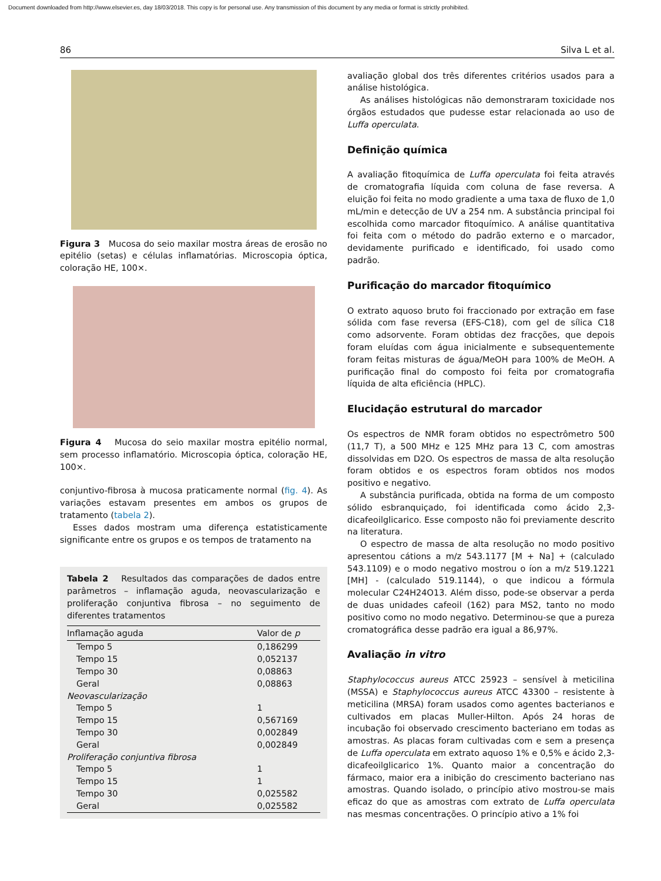Document downloaded from http://www.elsevier.es, day 18/03/2018. This copy is for personal use. Any transmission of this document by any media or format is strictly prohibited.
86 Silva L et al.
Figura 3 Mucosa do seio maxilar mostra áreas de erosão no epitélio (setas) e células inflamatórias. Microscopia óptica, coloração HE, 100×.
Figura 4 Mucosa do seio maxilar mostra epitélio normal, sem processo inflamatório. Microscopia óptica, coloração HE, 100×.
conjuntivo-fibrosa à mucosa praticamente normal (fig. 4). As variações estavam presentes em ambos os grupos de tratamento (tabela 2).
Esses dados mostram uma diferença estatisticamente significante entre os grupos e os tempos de tratamento na
Tabela 2 Resultados das comparações de dados entre parâmetros – inflamação aguda, neovascularização e proliferação conjuntiva fibrosa – no seguimento de diferentes tratamentos
| Inflamação aguda | Valor de p |
| --- | --- |
| Tempo 5 | 0,186299 |
| Tempo 15 | 0,052137 |
| Tempo 30 | 0,08863 |
| Geral | 0,08863 |
| Neovascularização | |
| Tempo 5 | 1 |
| Tempo 15 | 0,567169 |
| Tempo 30 | 0,002849 |
| Geral | 0,002849 |
| Proliferação conjuntiva fibrosa | |
| Tempo 5 | 1 |
| Tempo 15 | 1 |
| Tempo 30 | 0,025582 |
| Geral | 0,025582 |
avaliação global dos três diferentes critérios usados para a análise histológica.
As análises histológicas não demonstraram toxicidade nos órgãos estudados que pudesse estar relacionada ao uso de Luffa operculata.
Definição química
A avaliação fitoquímica de Luffa operculata foi feita através de cromatografia líquida com coluna de fase reversa. A eluição foi feita no modo gradiente a uma taxa de fluxo de 1,0 mL/min e detecção de UV a 254 nm. A substância principal foi escolhida como marcador fitoquímico. A análise quantitativa foi feita com o método do padrão externo e o marcador, devidamente purificado e identificado, foi usado como padrão.
Purificação do marcador fitoquímico
O extrato aquoso bruto foi fraccionado por extração em fase sólida com fase reversa (EFS-C18), com gel de sílica C18 como adsorvente. Foram obtidas dez fracções, que depois foram eluídas com água inicialmente e subsequentemente foram feitas misturas de água/MeOH para 100% de MeOH. A purificação final do composto foi feita por cromatografia líquida de alta eficiência (HPLC).
Elucidação estrutural do marcador
Os espectros de NMR foram obtidos no espectrômetro 500 (11,7 T), a 500 MHz e 125 MHz para 13 C, com amostras dissolvidas em D2O. Os espectros de massa de alta resolução foram obtidos e os espectros foram obtidos nos modos positivo e negativo.
A substância purificada, obtida na forma de um composto sólido esbranquiçado, foi identificada como ácido 2,3-dicafeoilglicarico. Esse composto não foi previamente descrito na literatura.
O espectro de massa de alta resolução no modo positivo apresentou cátions a m/z 543.1177 [M + Na] + (calculado 543.1109) e o modo negativo mostrou o íon a m/z 519.1221 [MH] - (calculado 519.1144), o que indicou a fórmula molecular C24H24O13. Além disso, pode-se observar a perda de duas unidades cafeoil (162) para MS2, tanto no modo positivo como no modo negativo. Determinou-se que a pureza cromatográfica desse padrão era igual a 86,97%.
Avaliação in vitro
Staphylococcus aureus ATCC 25923 – sensível à meticilina (MSSA) e Staphylococcus aureus ATCC 43300 – resistente à meticilina (MRSA) foram usados como agentes bacterianos e cultivados em placas Muller-Hilton. Após 24 horas de incubação foi observado crescimento bacteriano em todas as amostras. As placas foram cultivadas com e sem a presença de Luffa operculata em extrato aquoso 1% e 0,5% e ácido 2,3-dicafeoilglicarico 1%. Quanto maior a concentração do fármaco, maior era a inibição do crescimento bacteriano nas amostras. Quando isolado, o princípio ativo mostrou-se mais eficaz do que as amostras com extrato de Luffa operculata nas mesmas concentrações. O princípio ativo a 1% foi